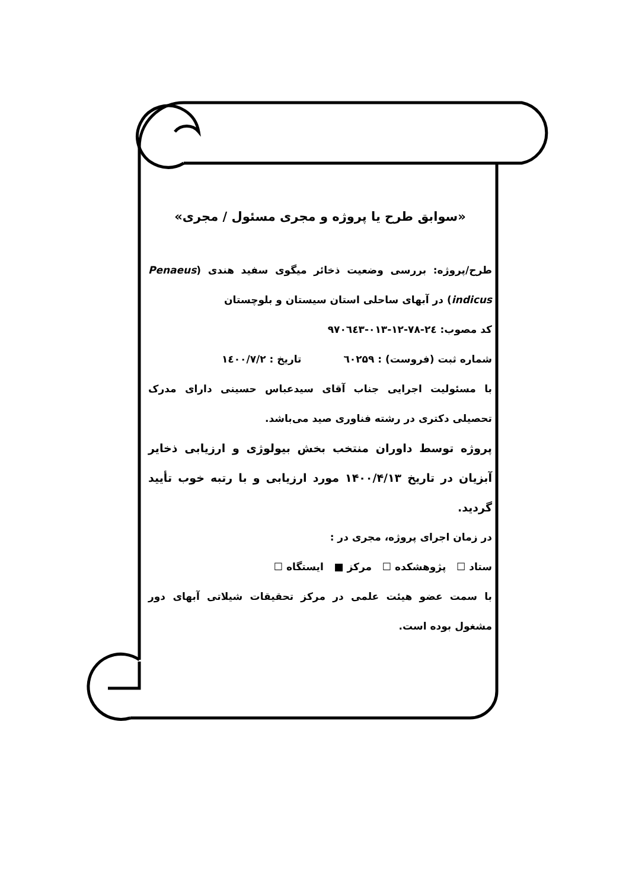«سوابق طرح یا پروژه و مجری مسئول / مجری»
طرح/پروژه: بررسی وضعیت ذخائر میگوی سفید هندی Penaeus) indicus) در آبهای ساحلی استان سیستان و بلوچستان
کد مصوب: ۲٤-۷۸-۱۲-۰۱۳-۹۷۰٦٤۳
شماره ثبت (فروست) : ٦۰۲۵۹ تاریخ : ۱٤۰۰/۷/۲
با مسئولیت اجرایی جناب آقای سیدعباس حسینی دارای مدرک تحصیلی دکتری در رشته فناوری صید می‌باشد.
پروژه توسط داوران منتخب بخش بیولوژی و ارزیابی ذخایر آبزیان در تاریخ ۱۴۰۰/۴/۱۳ مورد ارزیابی و با رتبه خوب تأیید گردید.
در زمان اجرای پروژه، مجری در :
ستاد ☐ پژوهشکده ☐ مرکز ■ ایستگاه ☐
با سمت عضو هیئت علمی در مرکز تحقیقات شیلاتی آبهای دور مشغول بوده است.